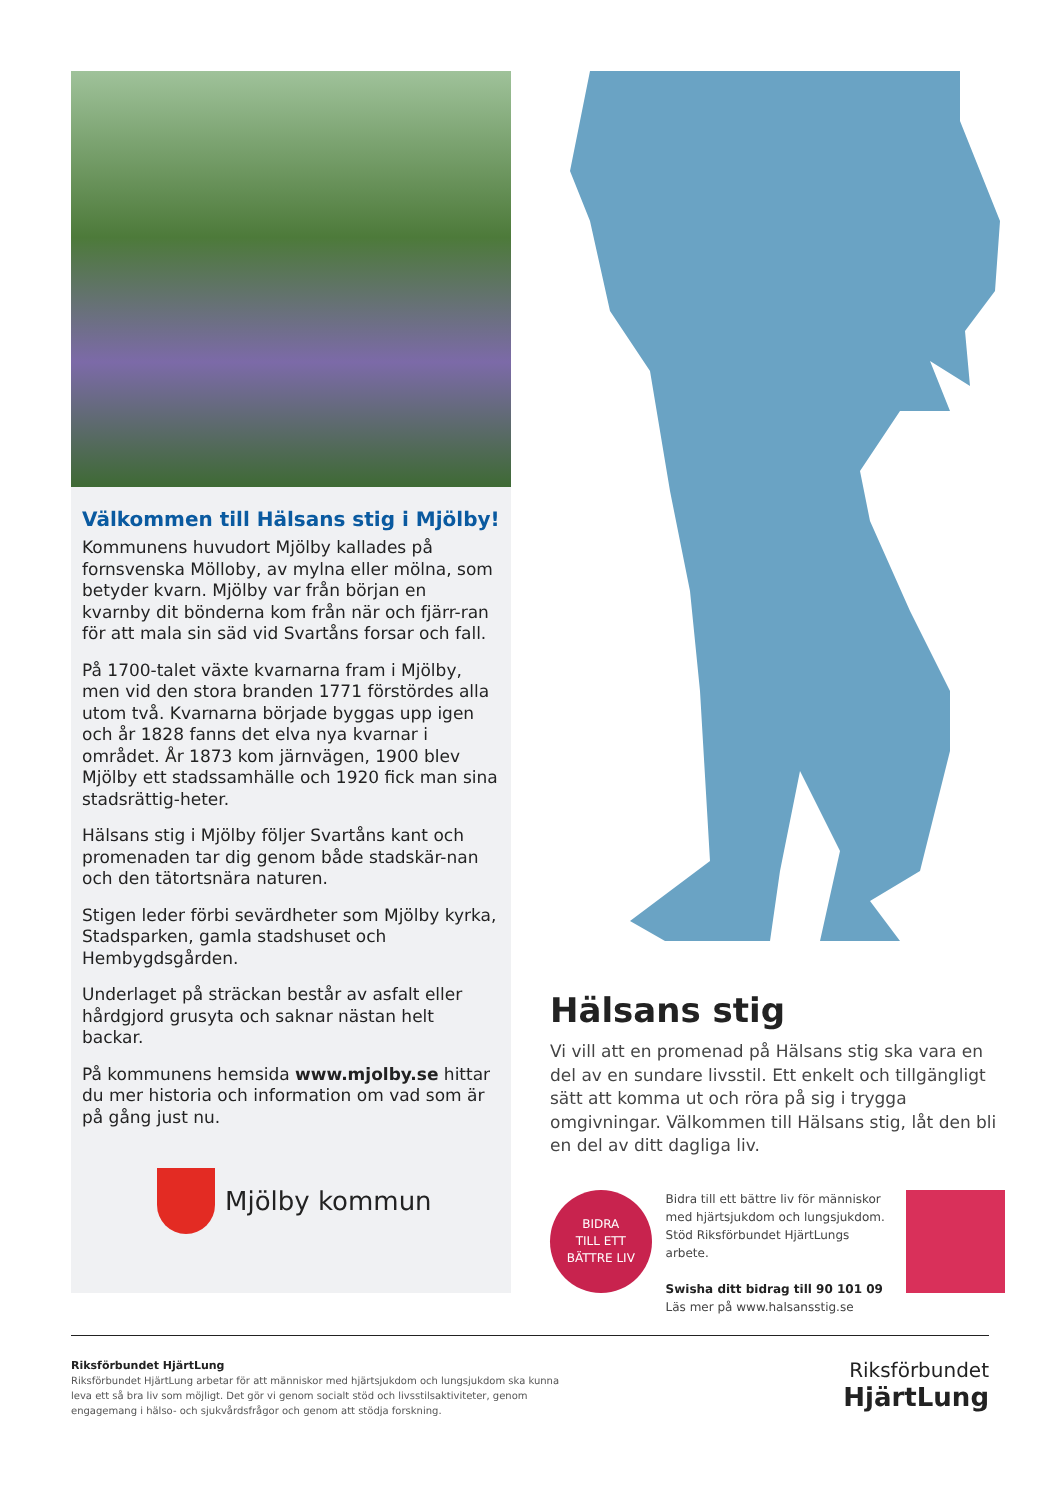Välkommen till Hälsans stig i Mjölby!
Kommunens huvudort Mjölby kallades på fornsvenska Mölloby, av mylna eller mölna, som betyder kvarn. Mjölby var från början en kvarnby dit bönderna kom från när och fjärr-ran för att mala sin säd vid Svartåns forsar och fall.
På 1700-talet växte kvarnarna fram i Mjölby, men vid den stora branden 1771 förstördes alla utom två. Kvarnarna började byggas upp igen och år 1828 fanns det elva nya kvarnar i området. År 1873 kom järnvägen, 1900 blev Mjölby ett stadssamhälle och 1920 fick man sina stadsrättig-heter.
Hälsans stig i Mjölby följer Svartåns kant och promenaden tar dig genom både stadskär-nan och den tätortsnära naturen.
Stigen leder förbi sevärdheter som Mjölby kyrka, Stadsparken, gamla stadshuset och Hembygdsgården.
Underlaget på sträckan består av asfalt eller hårdgjord grusyta och saknar nästan helt backar.
På kommunens hemsida www.mjolby.se hittar du mer historia och information om vad som är på gång just nu.
Mjölby kommun
Hälsans stig
Vi vill att en promenad på Hälsans stig ska vara en del av en sundare livsstil. Ett enkelt och tillgängligt sätt att komma ut och röra på sig i trygga omgivningar. Välkommen till Hälsans stig, låt den bli en del av ditt dagliga liv.
BIDRA
TILL ETT
BÄTTRE LIV
Bidra till ett bättre liv för människor med hjärtsjukdom och lungsjukdom. Stöd Riksförbundet HjärtLungs arbete.
Swisha ditt bidrag till 90 101 09
Läs mer på www.halsansstig.se
Riksförbundet HjärtLung
Riksförbundet HjärtLung arbetar för att människor med hjärtsjukdom och lungsjukdom ska kunna leva ett så bra liv som möjligt. Det gör vi genom socialt stöd och livsstilsaktiviteter, genom engagemang i hälso- och sjukvårdsfrågor och genom att stödja forskning.
Riksförbundet
HjärtLung